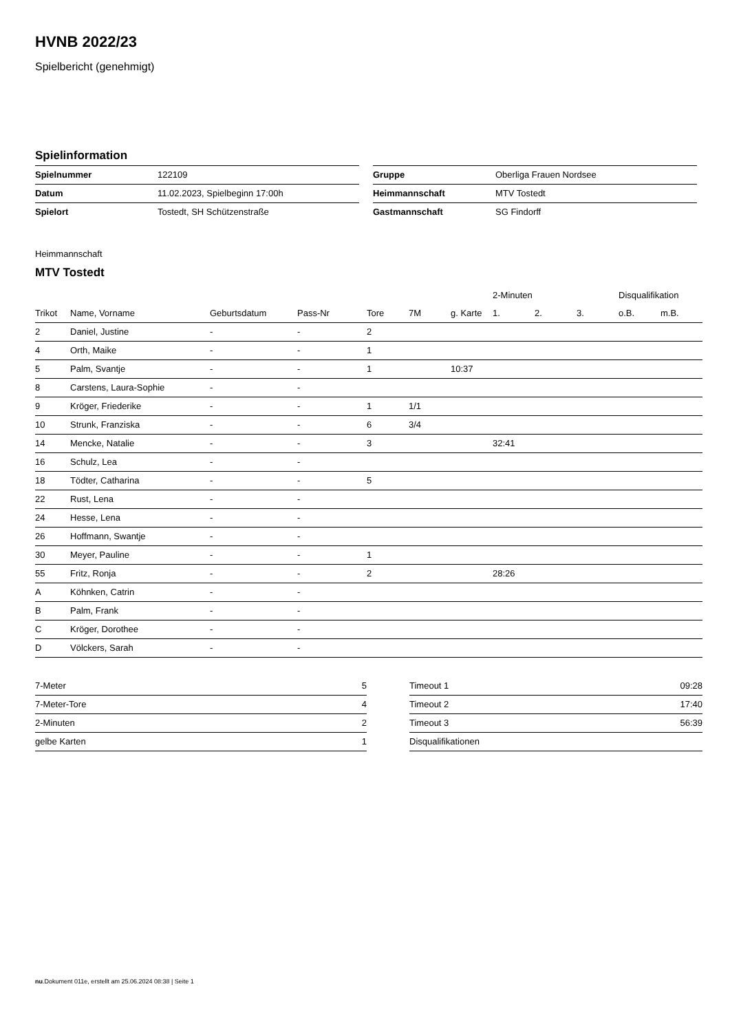HVNB 2022/23
Spielbericht (genehmigt)
Spielinformation
| Spielnummer | 122109 |
| Datum | 11.02.2023, Spielbeginn 17:00h |
| Spielort | Tostedt, SH Schützenstraße |
| Gruppe | Oberliga Frauen Nordsee |
| Heimmannschaft | MTV Tostedt |
| Gastmannschaft | SG Findorff |
Heimmannschaft
MTV Tostedt
| | | | | | | | 2-Minuten | | | Disqualifikation | |
| --- | --- | --- | --- | --- | --- | --- | --- | --- | --- | --- | --- |
| Trikot | Name, Vorname | Geburtsdatum | Pass-Nr | Tore | 7M | g. Karte | 1. | 2. | 3. | o.B. | m.B. |
| 2 | Daniel, Justine | - | - | 2 | | | | | | | |
| 4 | Orth, Maike | - | - | 1 | | | | | | | |
| 5 | Palm, Svantje | - | - | 1 | | 10:37 | | | | | |
| 8 | Carstens, Laura-Sophie | - | - | | | | | | | | |
| 9 | Kröger, Friederike | - | - | 1 | 1/1 | | | | | | |
| 10 | Strunk, Franziska | - | - | 6 | 3/4 | | | | | | |
| 14 | Mencke, Natalie | - | - | 3 | | | 32:41 | | | | |
| 16 | Schulz, Lea | - | - | | | | | | | | |
| 18 | Tödter, Catharina | - | - | 5 | | | | | | | |
| 22 | Rust, Lena | - | - | | | | | | | | |
| 24 | Hesse, Lena | - | - | | | | | | | | |
| 26 | Hoffmann, Swantje | - | - | | | | | | | | |
| 30 | Meyer, Pauline | - | - | 1 | | | | | | | |
| 55 | Fritz, Ronja | - | - | 2 | | | 28:26 | | | | |
| A | Köhnken, Catrin | - | - | | | | | | | | |
| B | Palm, Frank | - | - | | | | | | | | |
| C | Kröger, Dorothee | - | - | | | | | | | | |
| D | Völckers, Sarah | - | - | | | | | | | | |
| 7-Meter | 5 |
| 7-Meter-Tore | 4 |
| 2-Minuten | 2 |
| gelbe Karten | 1 |
| Timeout 1 | 09:28 |
| Timeout 2 | 17:40 |
| Timeout 3 | 56:39 |
| Disqualifikationen | |
nu.Dokument 011e, erstellt am 25.06.2024 08:38 | Seite 1